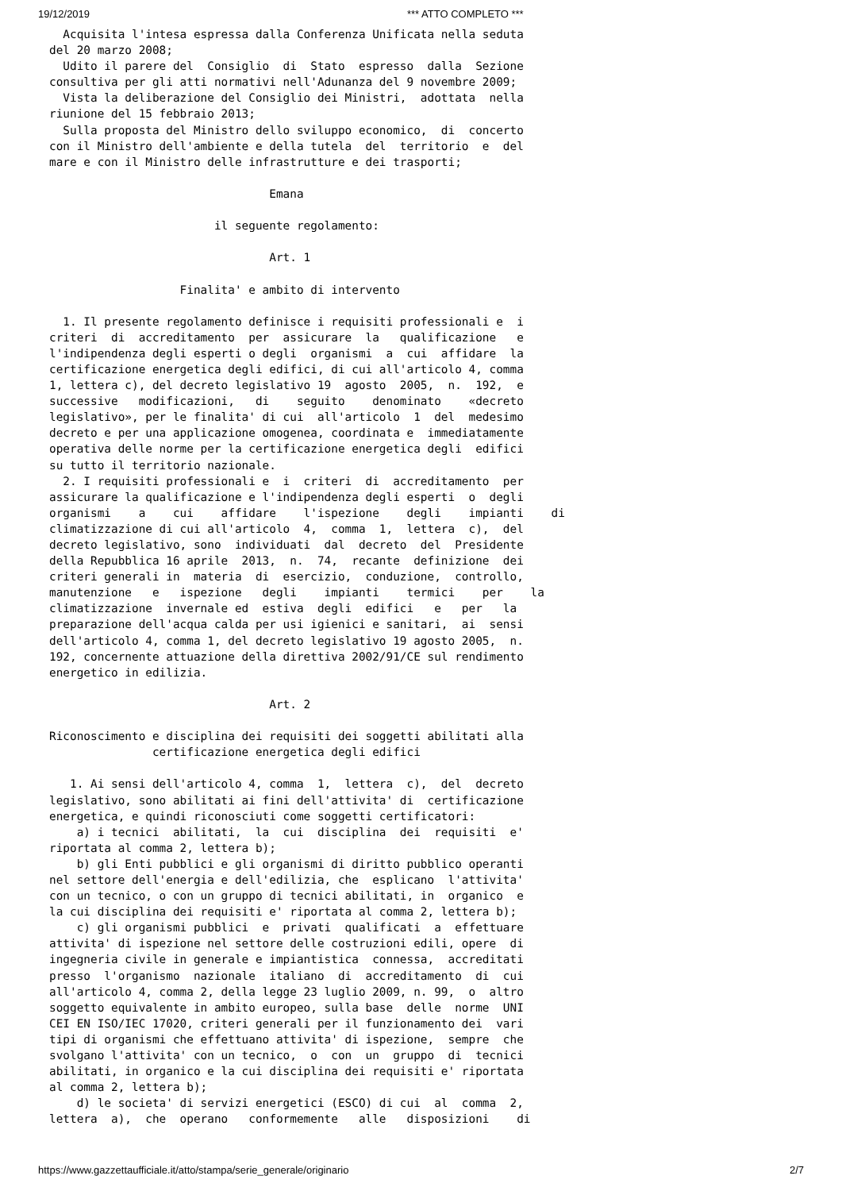19/12/2019 *** ATTO COMPLETO ***
  Acquisita l'intesa espressa dalla Conferenza Unificata nella seduta
del 20 marzo 2008;
  Udito il parere del  Consiglio  di  Stato  espresso  dalla  Sezione
consultiva per gli atti normativi nell'Adunanza del 9 novembre 2009;
  Vista la deliberazione del Consiglio dei Ministri,  adottata  nella
riunione del 15 febbraio 2013;
  Sulla proposta del Ministro dello sviluppo economico,  di  concerto
con il Ministro dell'ambiente e della tutela  del  territorio  e  del
mare e con il Ministro delle infrastrutture e dei trasporti;

                                Emana

                        il seguente regolamento:

                                Art. 1

                   Finalita' e ambito di intervento

  1. Il presente regolamento definisce i requisiti professionali e  i
criteri  di  accreditamento  per  assicurare  la   qualificazione   e
l'indipendenza degli esperti o degli  organismi  a  cui  affidare  la
certificazione energetica degli edifici, di cui all'articolo 4, comma
1, lettera c), del decreto legislativo 19  agosto  2005,  n.  192,  e
successive   modificazioni,   di    seguito    denominato    «decreto
legislativo», per le finalita' di cui  all'articolo  1  del  medesimo
decreto e per una applicazione omogenea, coordinata e  immediatamente
operativa delle norme per la certificazione energetica degli  edifici
su tutto il territorio nazionale.
  2. I requisiti professionali e  i  criteri  di  accreditamento  per
assicurare la qualificazione e l'indipendenza degli esperti  o  degli
organismi    a    cui    affidare    l'ispezione    degli    impianti    di
climatizzazione di cui all'articolo  4,  comma  1,  lettera  c),  del
decreto legislativo, sono  individuati  dal  decreto  del  Presidente
della Repubblica 16 aprile  2013,  n.  74,  recante  definizione  dei
criteri generali in  materia  di  esercizio,  conduzione,  controllo,
manutenzione   e   ispezione   degli    impianti    termici    per    la
climatizzazione  invernale ed  estiva  degli  edifici   e   per   la
preparazione dell'acqua calda per usi igienici e sanitari,  ai  sensi
dell'articolo 4, comma 1, del decreto legislativo 19 agosto 2005,  n.
192, concernente attuazione della direttiva 2002/91/CE sul rendimento
energetico in edilizia.

                                Art. 2

Riconoscimento e disciplina dei requisiti dei soggetti abilitati alla
               certificazione energetica degli edifici

   1. Ai sensi dell'articolo 4, comma  1,  lettera  c),  del  decreto
legislativo, sono abilitati ai fini dell'attivita' di  certificazione
energetica, e quindi riconosciuti come soggetti certificatori:
    a) i tecnici  abilitati,  la  cui  disciplina  dei  requisiti  e'
riportata al comma 2, lettera b);
    b) gli Enti pubblici e gli organismi di diritto pubblico operanti
nel settore dell'energia e dell'edilizia, che  esplicano  l'attivita'
con un tecnico, o con un gruppo di tecnici abilitati, in  organico  e
la cui disciplina dei requisiti e' riportata al comma 2, lettera b);
    c) gli organismi pubblici  e  privati  qualificati  a  effettuare
attivita' di ispezione nel settore delle costruzioni edili, opere  di
ingegneria civile in generale e impiantistica  connessa,  accreditati
presso  l'organismo  nazionale  italiano  di  accreditamento  di  cui
all'articolo 4, comma 2, della legge 23 luglio 2009, n. 99,  o  altro
soggetto equivalente in ambito europeo, sulla base  delle  norme  UNI
CEI EN ISO/IEC 17020, criteri generali per il funzionamento dei  vari
tipi di organismi che effettuano attivita' di ispezione,  sempre  che
svolgano l'attivita' con un tecnico,  o  con  un  gruppo  di  tecnici
abilitati, in organico e la cui disciplina dei requisiti e' riportata
al comma 2, lettera b);
    d) le societa' di servizi energetici (ESCO) di cui  al  comma  2,
lettera  a),  che  operano   conformemente   alle   disposizioni    di
https://www.gazzettaufficiale.it/atto/stampa/serie_generale/originario 2/7